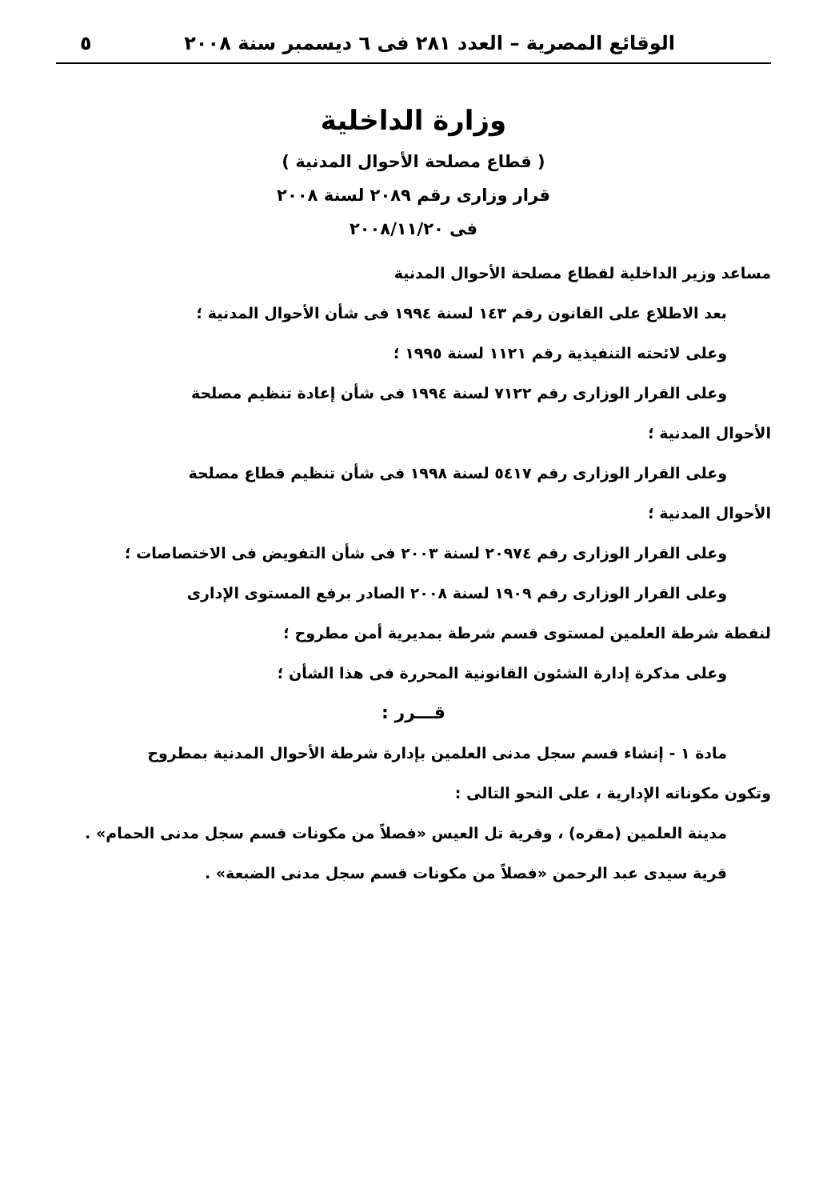الوقائع المصرية – العدد ٢٨١ فى ٦ ديسمبر سنة ٢٠٠٨ ٥
وزارة الداخلية
( قطاع مصلحة الأحوال المدنية )
قرار وزارى رقم ٢٠٨٩ لسنة ٢٠٠٨
فى ٢٠٠٨/١١/٢٠
مساعد وزير الداخلية لقطاع مصلحة الأحوال المدنية
بعد الاطلاع على القانون رقم ١٤٣ لسنة ١٩٩٤ فى شأن الأحوال المدنية ؛
وعلى لائحته التنفيذية رقم ١١٢١ لسنة ١٩٩٥ ؛
وعلى القرار الوزارى رقم ٧١٢٢ لسنة ١٩٩٤ فى شأن إعادة تنظيم مصلحة
الأحوال المدنية ؛
وعلى القرار الوزارى رقم ٥٤١٧ لسنة ١٩٩٨ فى شأن تنظيم قطاع مصلحة
الأحوال المدنية ؛
وعلى القرار الوزارى رقم ٢٠٩٧٤ لسنة ٢٠٠٣ فى شأن التفويض فى الاختصاصات ؛
وعلى القرار الوزارى رقم ١٩٠٩ لسنة ٢٠٠٨ الصادر برفع المستوى الإدارى
لنقطة شرطة العلمين لمستوى قسم شرطة بمديرية أمن مطروح ؛
وعلى مذكرة إدارة الشئون القانونية المحررة فى هذا الشأن ؛
قـــرر :
مادة ١ - إنشاء قسم سجل مدنى العلمين بإدارة شرطة الأحوال المدنية بمطروح
وتكون مكوناته الإدارية ، على النحو التالى :
مدينة العلمين (مقره) ، وقرية تل العيس «فصلاً من مكونات قسم سجل مدنى الحمام» .
قرية سيدى عبد الرحمن «فصلاً من مكونات قسم سجل مدنى الضبعة» .